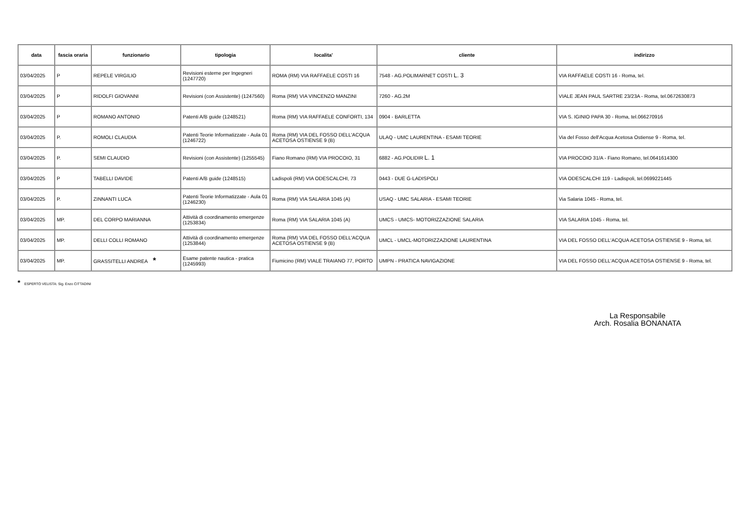| data | fascia oraria | funzionario | tipologia | localita' | cliente | indirizzo |
| --- | --- | --- | --- | --- | --- | --- |
| 03/04/2025 | P | REPELE VIRGILIO | Revisioni esterne per Ingegneri (1247720) | ROMA (RM) VIA RAFFAELE COSTI 16 | 7548 - AG.POLIMARNET COSTI L. 3 | VIA RAFFAELE COSTI 16 - Roma, tel. |
| 03/04/2025 | P | RIDOLFI GIOVANNI | Revisioni (con Assistente) (1247560) | Roma (RM) VIA VINCENZO MANZINI | 7260 - AG.2M | VIALE JEAN PAUL SARTRE 23/23A - Roma, tel.0672630873 |
| 03/04/2025 | P | ROMANO ANTONIO | Patenti A/B guide (1248521) | Roma (RM) VIA RAFFAELE CONFORTI, 134 | 0904 - BARLETTA | VIA S. IGINIO PAPA 30 - Roma, tel.066270916 |
| 03/04/2025 | P. | ROMOLI CLAUDIA | Patenti Teorie Informatizzate - Aula 01 (1246722) | Roma (RM) VIA DEL FOSSO DELL'ACQUA ACETOSA OSTIENSE 9 (B) | ULAQ - UMC LAURENTINA - ESAMI TEORIE | Via del Fosso dell'Acqua Acetosa Ostiense 9 - Roma, tel. |
| 03/04/2025 | P. | SEMI CLAUDIO | Revisioni (con Assistente) (1255545) | Fiano Romano (RM) VIA PROCOIO, 31 | 6882 - AG.POLIDIR L. 1 | VIA PROCOIO 31/A - Fiano Romano, tel.0641614300 |
| 03/04/2025 | P | TABELLI DAVIDE | Patenti A/B guide (1248515) | Ladispoli (RM) VIA ODESCALCHI, 73 | 0443 - DUE G-LADISPOLI | VIA ODESCALCHI 119 - Ladispoli, tel.0699221445 |
| 03/04/2025 | P. | ZINNANTI LUCA | Patenti Teorie Informatizzate - Aula 01 (1246230) | Roma (RM) VIA SALARIA 1045 (A) | USAQ - UMC SALARIA - ESAMI TEORIE | Via Salaria 1045 - Roma, tel. |
| 03/04/2025 | MP. | DEL CORPO MARIANNA | Attività di coordinamento emergenze (1253834) | Roma (RM) VIA SALARIA 1045 (A) | UMCS - UMCS- MOTORIZZAZIONE SALARIA | VIA SALARIA 1045 - Roma, tel. |
| 03/04/2025 | MP. | DELLI COLLI ROMANO | Attività di coordinamento emergenze (1253844) | Roma (RM) VIA DEL FOSSO DELL'ACQUA ACETOSA OSTIENSE 9 (B) | UMCL - UMCL-MOTORIZZAZIONE LAURENTINA | VIA DEL FOSSO DELL'ACQUA ACETOSA OSTIENSE 9 - Roma, tel. |
| 03/04/2025 | MP. | GRASSITELLI ANDREA * | Esame patente nautica - pratica (1245993) | Fiumicino (RM) VIALE TRAIANO 77, PORTO | UMPN - PRATICA NAVIGAZIONE | VIA DEL FOSSO DELL'ACQUA ACETOSA OSTIENSE 9 - Roma, tel. |
* ESPERTO VELISTA: Sig. Enzo CITTADINI
La Responsabile
Arch. Rosalia BONANATA